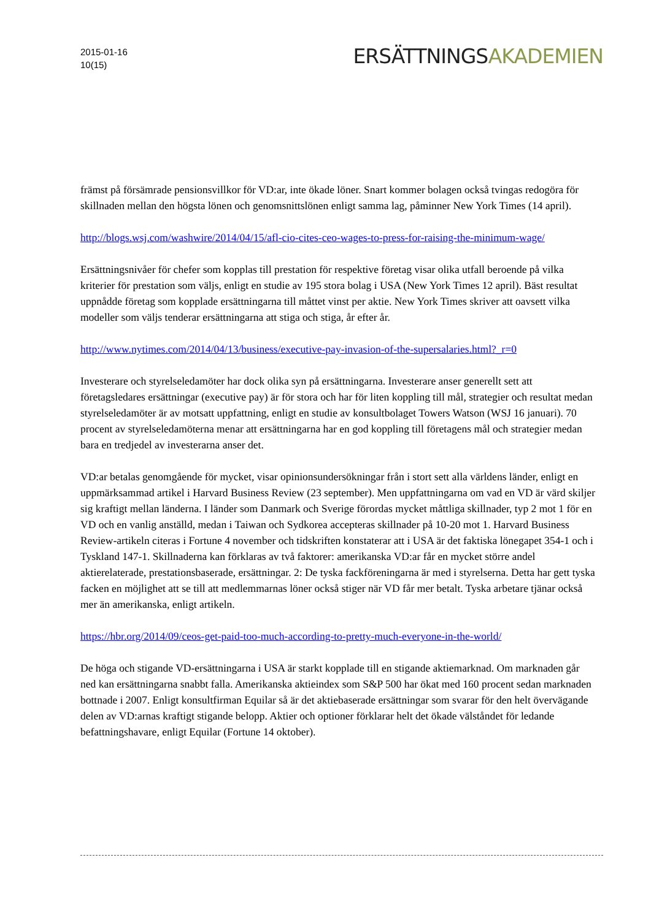2015-01-16
10(15)
ERSÄTTNINGSAKADEMIEN
främst på försämrade pensionsvillkor för VD:ar, inte ökade löner. Snart kommer bolagen också tvingas redogöra för skillnaden mellan den högsta lönen och genomsnittslönen enligt samma lag, påminner New York Times (14 april).
http://blogs.wsj.com/washwire/2014/04/15/afl-cio-cites-ceo-wages-to-press-for-raising-the-minimum-wage/
Ersättningsnivåer för chefer som kopplas till prestation för respektive företag visar olika utfall beroende på vilka kriterier för prestation som väljs, enligt en studie av 195 stora bolag i USA (New York Times 12 april). Bäst resultat uppnådde företag som kopplade ersättningarna till måttet vinst per aktie. New York Times skriver att oavsett vilka modeller som väljs tenderar ersättningarna att stiga och stiga, år efter år.
http://www.nytimes.com/2014/04/13/business/executive-pay-invasion-of-the-supersalaries.html?_r=0
Investerare och styrelseledamöter har dock olika syn på ersättningarna. Investerare anser generellt sett att företagsledares ersättningar (executive pay) är för stora och har för liten koppling till mål, strategier och resultat medan styrelseledamöter är av motsatt uppfattning, enligt en studie av konsultbolaget Towers Watson (WSJ 16 januari). 70 procent av styrelseledamöterna menar att ersättningarna har en god koppling till företagens mål och strategier medan bara en tredjedel av investerarna anser det.
VD:ar betalas genomgående för mycket, visar opinionsundersökningar från i stort sett alla världens länder, enligt en uppmärksammad artikel i Harvard Business Review (23 september). Men uppfattningarna om vad en VD är värd skiljer sig kraftigt mellan länderna. I länder som Danmark och Sverige förordas mycket måttliga skillnader, typ 2 mot 1 för en VD och en vanlig anställd, medan i Taiwan och Sydkorea accepteras skillnader på 10-20 mot 1. Harvard Business Review-artikeln citeras i Fortune 4 november och tidskriften konstaterar att i USA är det faktiska lönegapet 354-1 och i Tyskland 147-1. Skillnaderna kan förklaras av två faktorer: amerikanska VD:ar får en mycket större andel aktierelaterade, prestationsbaserade, ersättningar. 2: De tyska fackföreningarna är med i styrelserna. Detta har gett tyska facken en möjlighet att se till att medlemmarnas löner också stiger när VD får mer betalt. Tyska arbetare tjänar också mer än amerikanska, enligt artikeln.
https://hbr.org/2014/09/ceos-get-paid-too-much-according-to-pretty-much-everyone-in-the-world/
De höga och stigande VD-ersättningarna i USA är starkt kopplade till en stigande aktiemarknad. Om marknaden går ned kan ersättningarna snabbt falla. Amerikanska aktieindex som S&P 500 har ökat med 160 procent sedan marknaden bottnade i 2007. Enligt konsultfirman Equilar så är det aktiebaserade ersättningar som svarar för den helt övervägande delen av VD:arnas kraftigt stigande belopp. Aktier och optioner förklarar helt det ökade välståndet för ledande befattningshavare, enligt Equilar (Fortune 14 oktober).